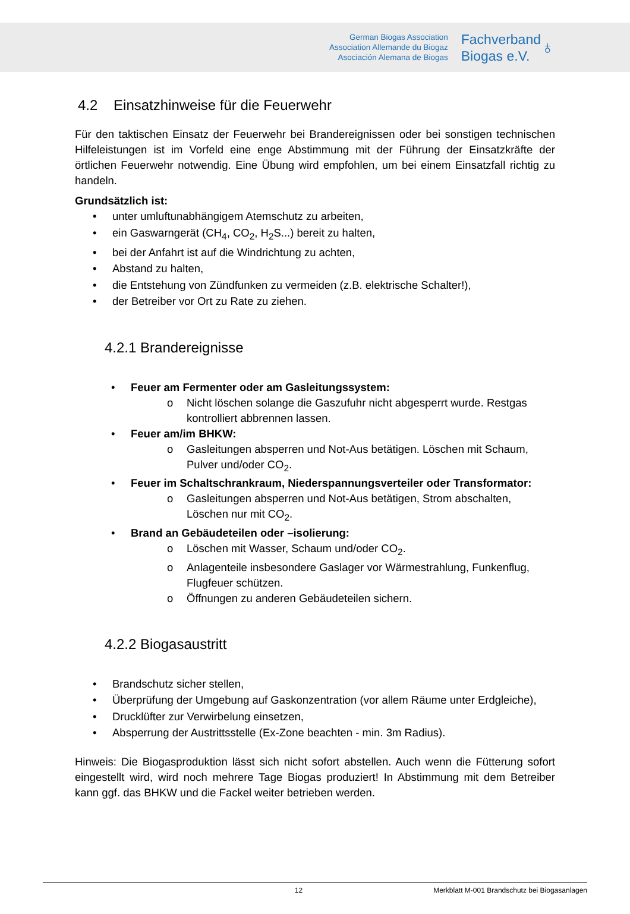German Biogas Association
Association Allemande du Biogaz
Asociación Alemana de Biogas
Fachverband
Biogas e.V.
♁
4.2 Einsatzhinweise für die Feuerwehr
Für den taktischen Einsatz der Feuerwehr bei Brandereignissen oder bei sonstigen technischen Hilfeleistungen ist im Vorfeld eine enge Abstimmung mit der Führung der Einsatzkräfte der örtlichen Feuerwehr notwendig. Eine Übung wird empfohlen, um bei einem Einsatzfall richtig zu handeln.
Grundsätzlich ist:
• unter umluftunabhängigem Atemschutz zu arbeiten,
• ein Gaswarngerät (CH<sub>4</sub>, CO<sub>2</sub>, H<sub>2</sub>S...) bereit zu halten,
• bei der Anfahrt ist auf die Windrichtung zu achten,
• Abstand zu halten,
• die Entstehung von Zündfunken zu vermeiden (z.B. elektrische Schalter!),
• der Betreiber vor Ort zu Rate zu ziehen.
4.2.1 Brandereignisse
• Feuer am Fermenter oder am Gasleitungssystem:
o Nicht löschen solange die Gaszufuhr nicht abgesperrt wurde. Restgas kontrolliert abbrennen lassen.
• Feuer am/im BHKW:
o Gasleitungen absperren und Not-Aus betätigen. Löschen mit Schaum, Pulver und/oder CO<sub>2</sub>.
• Feuer im Schaltschrankraum, Niederspannungsverteiler oder Transformator:
o Gasleitungen absperren und Not-Aus betätigen, Strom abschalten, Löschen nur mit CO<sub>2</sub>.
• Brand an Gebäudeteilen oder –isolierung:
o Löschen mit Wasser, Schaum und/oder CO<sub>2</sub>.
o Anlagenteile insbesondere Gaslager vor Wärmestrahlung, Funkenflug, Flugfeuer schützen.
o Öffnungen zu anderen Gebäudeteilen sichern.
4.2.2 Biogasaustritt
• Brandschutz sicher stellen,
• Überprüfung der Umgebung auf Gaskonzentration (vor allem Räume unter Erdgleiche),
• Drucklüfter zur Verwirbelung einsetzen,
• Absperrung der Austrittsstelle (Ex-Zone beachten - min. 3m Radius).
Hinweis: Die Biogasproduktion lässt sich nicht sofort abstellen. Auch wenn die Fütterung sofort eingestellt wird, wird noch mehrere Tage Biogas produziert! In Abstimmung mit dem Betreiber kann ggf. das BHKW und die Fackel weiter betrieben werden.
12 Merkblatt M-001 Brandschutz bei Biogasanlagen